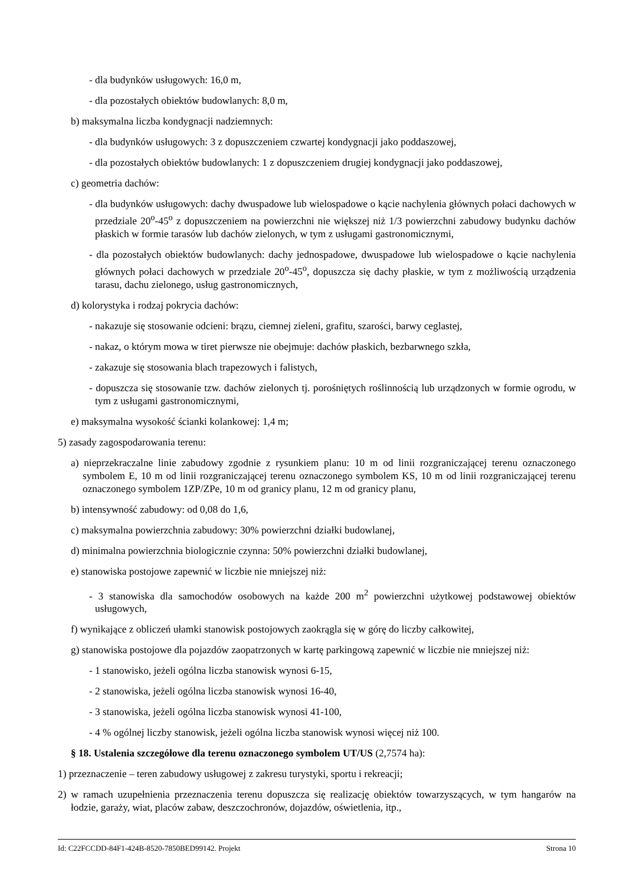- dla budynków usługowych: 16,0 m,
- dla pozostałych obiektów budowlanych: 8,0 m,
b) maksymalna liczba kondygnacji nadziemnych:
- dla budynków usługowych: 3 z dopuszczeniem czwartej kondygnacji jako poddaszowej,
- dla pozostałych obiektów budowlanych: 1 z dopuszczeniem drugiej kondygnacji jako poddaszowej,
c) geometria dachów:
- dla budynków usługowych: dachy dwuspadowe lub wielospadowe o kącie nachylenia głównych połaci dachowych w przedziale 20<sup>o</sup>-45<sup>o</sup> z dopuszczeniem na powierzchni nie większej niż 1/3 powierzchni zabudowy budynku dachów płaskich w formie tarasów lub dachów zielonych, w tym z usługami gastronomicznymi,
- dla pozostałych obiektów budowlanych: dachy jednospadowe, dwuspadowe lub wielospadowe o kącie nachylenia głównych połaci dachowych w przedziale 20<sup>o</sup>-45<sup>o</sup>, dopuszcza się dachy płaskie, w tym z możliwością urządzenia tarasu, dachu zielonego, usług gastronomicznych,
d) kolorystyka i rodzaj pokrycia dachów:
- nakazuje się stosowanie odcieni: brązu, ciemnej zieleni, grafitu, szarości, barwy ceglastej,
- nakaz, o którym mowa w tiret pierwsze nie obejmuje: dachów płaskich, bezbarwnego szkła,
- zakazuje się stosowania blach trapezowych i falistych,
- dopuszcza się stosowanie tzw. dachów zielonych tj. porośniętych roślinnością lub urządzonych w formie ogrodu, w tym z usługami gastronomicznymi,
e) maksymalna wysokość ścianki kolankowej: 1,4 m;
5) zasady zagospodarowania terenu:
a) nieprzekraczalne linie zabudowy zgodnie z rysunkiem planu: 10 m od linii rozgraniczającej terenu oznaczonego symbolem E, 10 m od linii rozgraniczającej terenu oznaczonego symbolem KS, 10 m od linii rozgraniczającej terenu oznaczonego symbolem 1ZP/ZPe, 10 m od granicy planu, 12 m od granicy planu,
b) intensywność zabudowy: od 0,08 do 1,6,
c) maksymalna powierzchnia zabudowy: 30% powierzchni działki budowlanej,
d) minimalna powierzchnia biologicznie czynna: 50% powierzchni działki budowlanej,
e) stanowiska postojowe zapewnić w liczbie nie mniejszej niż:
- 3 stanowiska dla samochodów osobowych na każde 200 m<sup>2</sup> powierzchni użytkowej podstawowej obiektów usługowych,
f) wynikające z obliczeń ułamki stanowisk postojowych zaokrągla się w górę do liczby całkowitej,
g) stanowiska postojowe dla pojazdów zaopatrzonych w kartę parkingową zapewnić w liczbie nie mniejszej niż:
- 1 stanowisko, jeżeli ogólna liczba stanowisk wynosi 6-15,
- 2 stanowiska, jeżeli ogólna liczba stanowisk wynosi 16-40,
- 3 stanowiska, jeżeli ogólna liczba stanowisk wynosi 41-100,
- 4 % ogólnej liczby stanowisk, jeżeli ogólna liczba stanowisk wynosi więcej niż 100.
§ 18. Ustalenia szczegółowe dla terenu oznaczonego symbolem UT/US (2,7574 ha):
1) przeznaczenie – teren zabudowy usługowej z zakresu turystyki, sportu i rekreacji;
2) w ramach uzupełnienia przeznaczenia terenu dopuszcza się realizację obiektów towarzyszących, w tym hangarów na łodzie, garaży, wiat, placów zabaw, deszczochronów, dojazdów, oświetlenia, itp.,
Id: C22FCCDD-84F1-424B-8520-7850BED99142. Projekt Strona 10